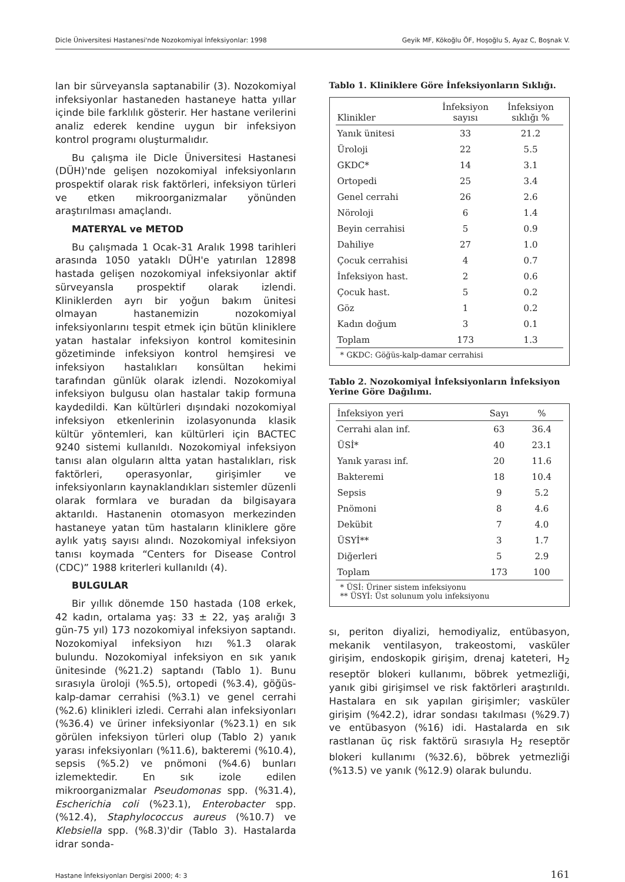Dicle Üniversitesi Hastanesi'nde Nozokomiyal İnfeksiyonlar: 1998 Geyik MF, Kökoğlu ÖF, Hoşoğlu S, Ayaz C, Boşnak V.
lan bir sürveyansla saptanabilir (3). Nozokomiyal infeksiyonlar hastaneden hastaneye hatta yıllar içinde bile farklılık gösterir. Her hastane verilerini analiz ederek kendine uygun bir infeksiyon kontrol programı oluşturmalıdır.
Bu çalışma ile Dicle Üniversitesi Hastanesi (DÜH)'nde gelişen nozokomiyal infeksiyonların prospektif olarak risk faktörleri, infeksiyon türleri ve etken mikroorganizmalar yönünden araştırılması amaçlandı.
MATERYAL ve METOD
Bu çalışmada 1 Ocak-31 Aralık 1998 tarihleri arasında 1050 yataklı DÜH'e yatırılan 12898 hastada gelişen nozokomiyal infeksiyonlar aktif sürveyansla prospektif olarak izlendi. Kliniklerden ayrı bir yoğun bakım ünitesi olmayan hastanemizin nozokomiyal infeksiyonlarını tespit etmek için bütün kliniklere yatan hastalar infeksiyon kontrol komitesinin gözetiminde infeksiyon kontrol hemşiresi ve infeksiyon hastalıkları konsültan hekimi tarafından günlük olarak izlendi. Nozokomiyal infeksiyon bulgusu olan hastalar takip formuna kaydedildi. Kan kültürleri dışındaki nozokomiyal infeksiyon etkenlerinin izolasyonunda klasik kültür yöntemleri, kan kültürleri için BACTEC 9240 sistemi kullanıldı. Nozokomiyal infeksiyon tanısı alan olguların altta yatan hastalıkları, risk faktörleri, operasyonlar, girişimler ve infeksiyonların kaynaklandıkları sistemler düzenli olarak formlara ve buradan da bilgisayara aktarıldı. Hastanenin otomasyon merkezinden hastaneye yatan tüm hastaların kliniklere göre aylık yatış sayısı alındı. Nozokomiyal infeksiyon tanısı koymada “Centers for Disease Control (CDC)” 1988 kriterleri kullanıldı (4).
BULGULAR
Bir yıllık dönemde 150 hastada (108 erkek, 42 kadın, ortalama yaş: 33 ± 22, yaş aralığı 3 gün-75 yıl) 173 nozokomiyal infeksiyon saptandı. Nozokomiyal infeksiyon hızı %1.3 olarak bulundu. Nozokomiyal infeksiyon en sık yanık ünitesinde (%21.2) saptandı (Tablo 1). Bunu sırasıyla üroloji (%5.5), ortopedi (%3.4), göğüs-kalp-damar cerrahisi (%3.1) ve genel cerrahi (%2.6) klinikleri izledi. Cerrahi alan infeksiyonları (%36.4) ve üriner infeksiyonlar (%23.1) en sık görülen infeksiyon türleri olup (Tablo 2) yanık yarası infeksiyonları (%11.6), bakteremi (%10.4), sepsis (%5.2) ve pnömoni (%4.6) bunları izlemektedir. En sık izole edilen mikroorganizmalar Pseudomonas spp. (%31.4), Escherichia coli (%23.1), Enterobacter spp. (%12.4), Staphylococcus aureus (%10.7) ve Klebsiella spp. (%8.3)'dir (Tablo 3). Hastalarda idrar sonda-
Tablo 1. Kliniklere Göre İnfeksiyonların Sıklığı.
| Klinikler | İnfeksiyon sayısı | İnfeksiyon sıklığı % |
| --- | --- | --- |
| Yanık ünitesi | 33 | 21.2 |
| Üroloji | 22 | 5.5 |
| GKDC* | 14 | 3.1 |
| Ortopedi | 25 | 3.4 |
| Genel cerrahi | 26 | 2.6 |
| Nöroloji | 6 | 1.4 |
| Beyin cerrahisi | 5 | 0.9 |
| Dahiliye | 27 | 1.0 |
| Çocuk cerrahisi | 4 | 0.7 |
| İnfeksiyon hast. | 2 | 0.6 |
| Çocuk hast. | 5 | 0.2 |
| Göz | 1 | 0.2 |
| Kadın doğum | 3 | 0.1 |
| Toplam | 173 | 1.3 |
* GKDC: Göğüs-kalp-damar cerrahisi
Tablo 2. Nozokomiyal İnfeksiyonların İnfeksiyon Yerine Göre Dağılımı.
| İnfeksiyon yeri | Sayı | % |
| --- | --- | --- |
| Cerrahi alan inf. | 63 | 36.4 |
| ÜSİ* | 40 | 23.1 |
| Yanık yarası inf. | 20 | 11.6 |
| Bakteremi | 18 | 10.4 |
| Sepsis | 9 | 5.2 |
| Pnömoni | 8 | 4.6 |
| Dekübit | 7 | 4.0 |
| ÜSYİ** | 3 | 1.7 |
| Diğerleri | 5 | 2.9 |
| Toplam | 173 | 100 |
* ÜSİ: Üriner sistem infeksiyonu
** ÜSYİ: Üst solunum yolu infeksiyonu
sı, periton diyalizi, hemodiyaliz, entübasyon, mekanik ventilasyon, trakeostomi, vasküler girişim, endoskopik girişim, drenaj kateteri, H<sub>2</sub> reseptör blokeri kullanımı, böbrek yetmezliği, yanık gibi girişimsel ve risk faktörleri araştırıldı. Hastalara en sık yapılan girişimler; vasküler girişim (%42.2), idrar sondası takılması (%29.7) ve entübasyon (%16) idi. Hastalarda en sık rastlanan üç risk faktörü sırasıyla H<sub>2</sub> reseptör blokeri kullanımı (%32.6), böbrek yetmezliği (%13.5) ve yanık (%12.9) olarak bulundu.
Hastane İnfeksiyonları Dergisi 2000; 4: 3 161